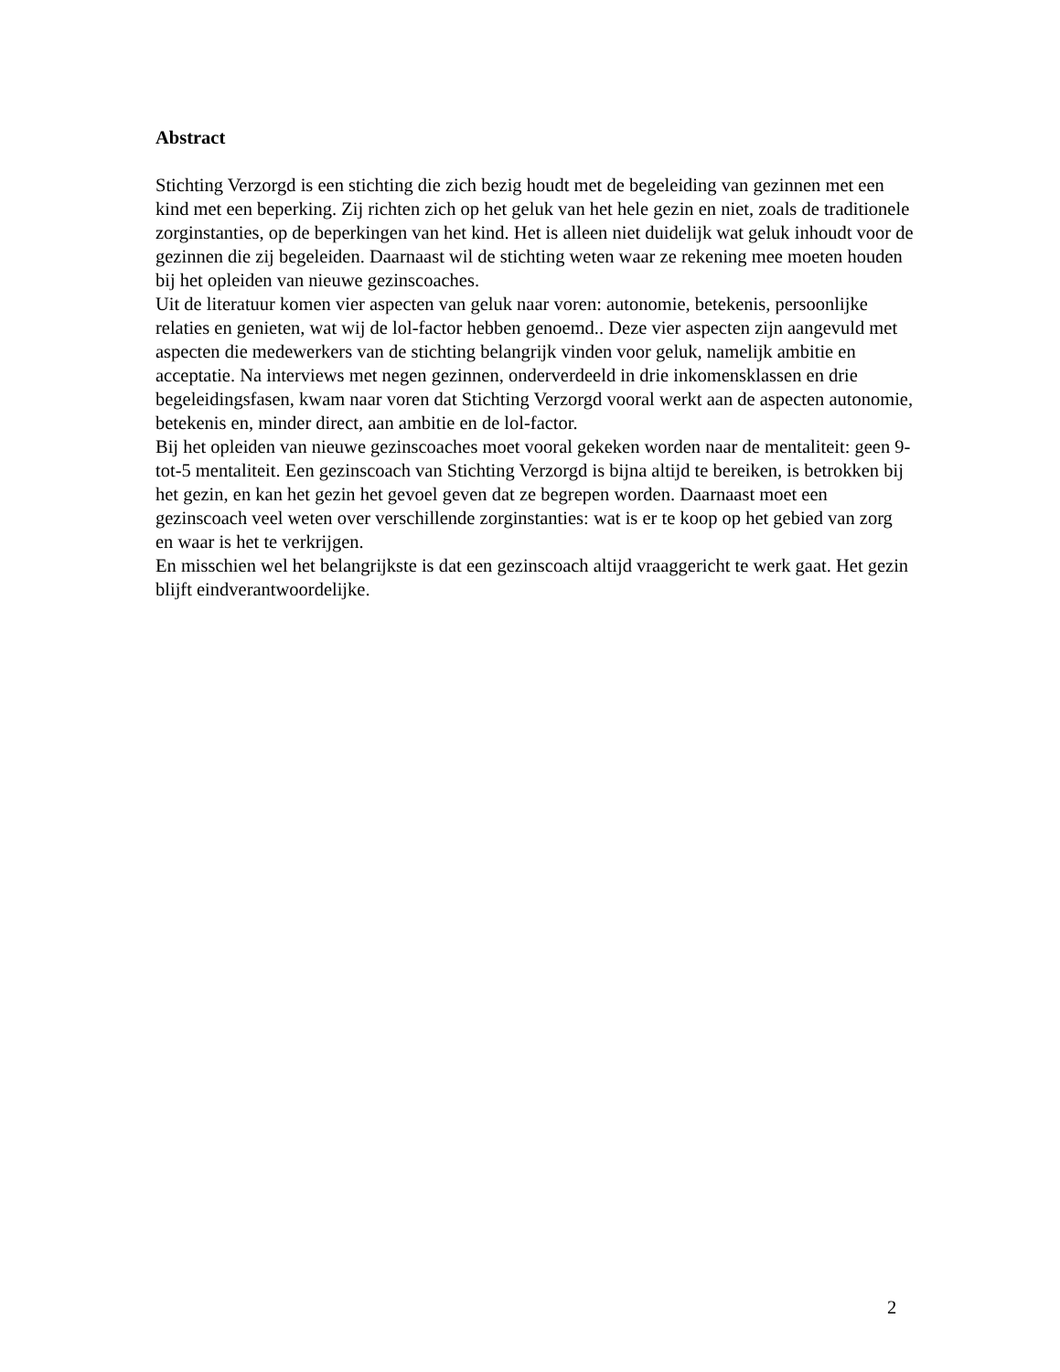Abstract
Stichting Verzorgd is een stichting die zich bezig houdt met de begeleiding van gezinnen met een kind met een beperking. Zij richten zich op het geluk van het hele gezin en niet, zoals de traditionele zorginstanties, op de beperkingen van het kind. Het is alleen niet duidelijk wat geluk inhoudt voor de gezinnen die zij begeleiden. Daarnaast wil de stichting weten waar ze rekening mee moeten houden bij het opleiden van nieuwe gezinscoaches.
Uit de literatuur komen vier aspecten van geluk naar voren: autonomie, betekenis, persoonlijke relaties en genieten, wat wij de lol-factor hebben genoemd.. Deze vier aspecten zijn aangevuld met aspecten die medewerkers van de stichting belangrijk vinden voor geluk, namelijk ambitie en acceptatie. Na interviews met negen gezinnen, onderverdeeld in drie inkomensklassen en drie begeleidingsfasen, kwam naar voren dat Stichting Verzorgd vooral werkt aan de aspecten autonomie, betekenis en, minder direct, aan ambitie en de lol-factor.
Bij het opleiden van nieuwe gezinscoaches moet vooral gekeken worden naar de mentaliteit: geen 9-tot-5 mentaliteit. Een gezinscoach van Stichting Verzorgd is bijna altijd te bereiken, is betrokken bij het gezin, en kan het gezin het gevoel geven dat ze begrepen worden. Daarnaast moet een gezinscoach veel weten over verschillende zorginstanties: wat is er te koop op het gebied van zorg en waar is het te verkrijgen.
En misschien wel het belangrijkste is dat een gezinscoach altijd vraaggericht te werk gaat. Het gezin blijft eindverantwoordelijke.
2